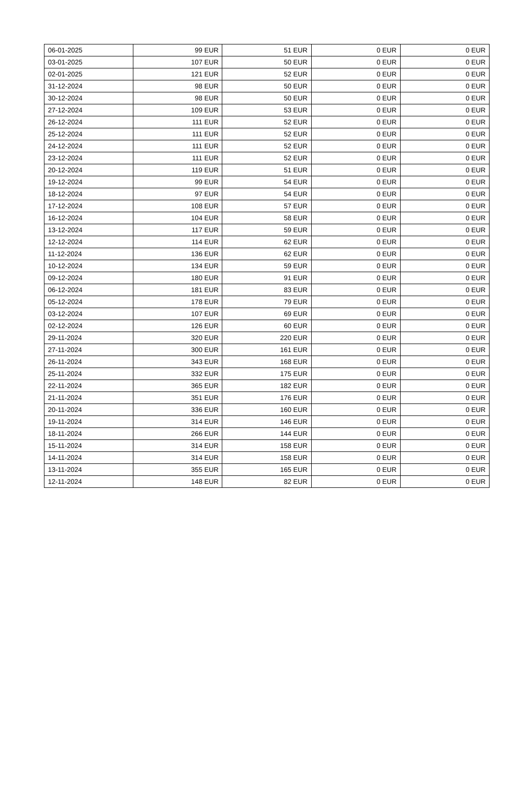| 06-01-2025 | 99 EUR | 51 EUR | 0 EUR | 0 EUR |
| 03-01-2025 | 107 EUR | 50 EUR | 0 EUR | 0 EUR |
| 02-01-2025 | 121 EUR | 52 EUR | 0 EUR | 0 EUR |
| 31-12-2024 | 98 EUR | 50 EUR | 0 EUR | 0 EUR |
| 30-12-2024 | 98 EUR | 50 EUR | 0 EUR | 0 EUR |
| 27-12-2024 | 109 EUR | 53 EUR | 0 EUR | 0 EUR |
| 26-12-2024 | 111 EUR | 52 EUR | 0 EUR | 0 EUR |
| 25-12-2024 | 111 EUR | 52 EUR | 0 EUR | 0 EUR |
| 24-12-2024 | 111 EUR | 52 EUR | 0 EUR | 0 EUR |
| 23-12-2024 | 111 EUR | 52 EUR | 0 EUR | 0 EUR |
| 20-12-2024 | 119 EUR | 51 EUR | 0 EUR | 0 EUR |
| 19-12-2024 | 99 EUR | 54 EUR | 0 EUR | 0 EUR |
| 18-12-2024 | 97 EUR | 54 EUR | 0 EUR | 0 EUR |
| 17-12-2024 | 108 EUR | 57 EUR | 0 EUR | 0 EUR |
| 16-12-2024 | 104 EUR | 58 EUR | 0 EUR | 0 EUR |
| 13-12-2024 | 117 EUR | 59 EUR | 0 EUR | 0 EUR |
| 12-12-2024 | 114 EUR | 62 EUR | 0 EUR | 0 EUR |
| 11-12-2024 | 136 EUR | 62 EUR | 0 EUR | 0 EUR |
| 10-12-2024 | 134 EUR | 59 EUR | 0 EUR | 0 EUR |
| 09-12-2024 | 180 EUR | 91 EUR | 0 EUR | 0 EUR |
| 06-12-2024 | 181 EUR | 83 EUR | 0 EUR | 0 EUR |
| 05-12-2024 | 178 EUR | 79 EUR | 0 EUR | 0 EUR |
| 03-12-2024 | 107 EUR | 69 EUR | 0 EUR | 0 EUR |
| 02-12-2024 | 126 EUR | 60 EUR | 0 EUR | 0 EUR |
| 29-11-2024 | 320 EUR | 220 EUR | 0 EUR | 0 EUR |
| 27-11-2024 | 300 EUR | 161 EUR | 0 EUR | 0 EUR |
| 26-11-2024 | 343 EUR | 168 EUR | 0 EUR | 0 EUR |
| 25-11-2024 | 332 EUR | 175 EUR | 0 EUR | 0 EUR |
| 22-11-2024 | 365 EUR | 182 EUR | 0 EUR | 0 EUR |
| 21-11-2024 | 351 EUR | 176 EUR | 0 EUR | 0 EUR |
| 20-11-2024 | 336 EUR | 160 EUR | 0 EUR | 0 EUR |
| 19-11-2024 | 314 EUR | 146 EUR | 0 EUR | 0 EUR |
| 18-11-2024 | 266 EUR | 144 EUR | 0 EUR | 0 EUR |
| 15-11-2024 | 314 EUR | 158 EUR | 0 EUR | 0 EUR |
| 14-11-2024 | 314 EUR | 158 EUR | 0 EUR | 0 EUR |
| 13-11-2024 | 355 EUR | 165 EUR | 0 EUR | 0 EUR |
| 12-11-2024 | 148 EUR | 82 EUR | 0 EUR | 0 EUR |